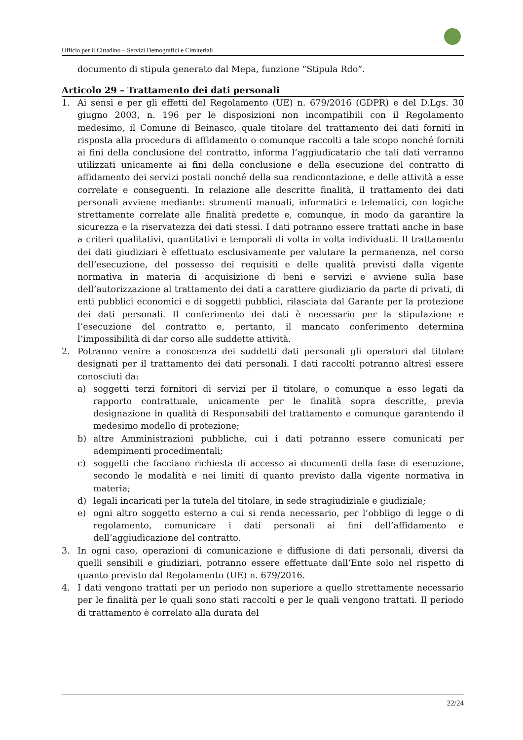Ufficio per il Cittadino – Servizi Demografici e Cimiteriali
documento di stipula generato dal Mepa, funzione “Stipula Rdo”.
Articolo 29 – Trattamento dei dati personali
1. Ai sensi e per gli effetti del Regolamento (UE) n. 679/2016 (GDPR) e del D.Lgs. 30 giugno 2003, n. 196 per le disposizioni non incompatibili con il Regolamento medesimo, il Comune di Beinasco, quale titolare del trattamento dei dati forniti in risposta alla procedura di affidamento o comunque raccolti a tale scopo nonché forniti ai fini della conclusione del contratto, informa l’aggiudicatario che tali dati verranno utilizzati unicamente ai fini della conclusione e della esecuzione del contratto di affidamento dei servizi postali nonché della sua rendicontazione, e delle attività a esse correlate e conseguenti. In relazione alle descritte finalità, il trattamento dei dati personali avviene mediante: strumenti manuali, informatici e telematici, con logiche strettamente correlate alle finalità predette e, comunque, in modo da garantire la sicurezza e la riservatezza dei dati stessi. I dati potranno essere trattati anche in base a criteri qualitativi, quantitativi e temporali di volta in volta individuati. Il trattamento dei dati giudiziari è effettuato esclusivamente per valutare la permanenza, nel corso dell’esecuzione, del possesso dei requisiti e delle qualità previsti dalla vigente normativa in materia di acquisizione di beni e servizi e avviene sulla base dell’autorizzazione al trattamento dei dati a carattere giudiziario da parte di privati, di enti pubblici economici e di soggetti pubblici, rilasciata dal Garante per la protezione dei dati personali. Il conferimento dei dati è necessario per la stipulazione e l’esecuzione del contratto e, pertanto, il mancato conferimento determina l’impossibilità di dar corso alle suddette attività.
2. Potranno venire a conoscenza dei suddetti dati personali gli operatori dal titolare designati per il trattamento dei dati personali. I dati raccolti potranno altresì essere conosciuti da:
a) soggetti terzi fornitori di servizi per il titolare, o comunque a esso legati da rapporto contrattuale, unicamente per le finalità sopra descritte, previa designazione in qualità di Responsabili del trattamento e comunque garantendo il medesimo modello di protezione;
b) altre Amministrazioni pubbliche, cui i dati potranno essere comunicati per adempimenti procedimentali;
c) soggetti che facciano richiesta di accesso ai documenti della fase di esecuzione, secondo le modalità e nei limiti di quanto previsto dalla vigente normativa in materia;
d) legali incaricati per la tutela del titolare, in sede stragiudiziale e giudiziale;
e) ogni altro soggetto esterno a cui si renda necessario, per l’obbligo di legge o di regolamento, comunicare i dati personali ai fini dell’affidamento e dell’aggiudicazione del contratto.
3. In ogni caso, operazioni di comunicazione e diffusione di dati personali, diversi da quelli sensibili e giudiziari, potranno essere effettuate dall’Ente solo nel rispetto di quanto previsto dal Regolamento (UE) n. 679/2016.
4. I dati vengono trattati per un periodo non superiore a quello strettamente necessario per le finalità per le quali sono stati raccolti e per le quali vengono trattati. Il periodo di trattamento è correlato alla durata del
22/24